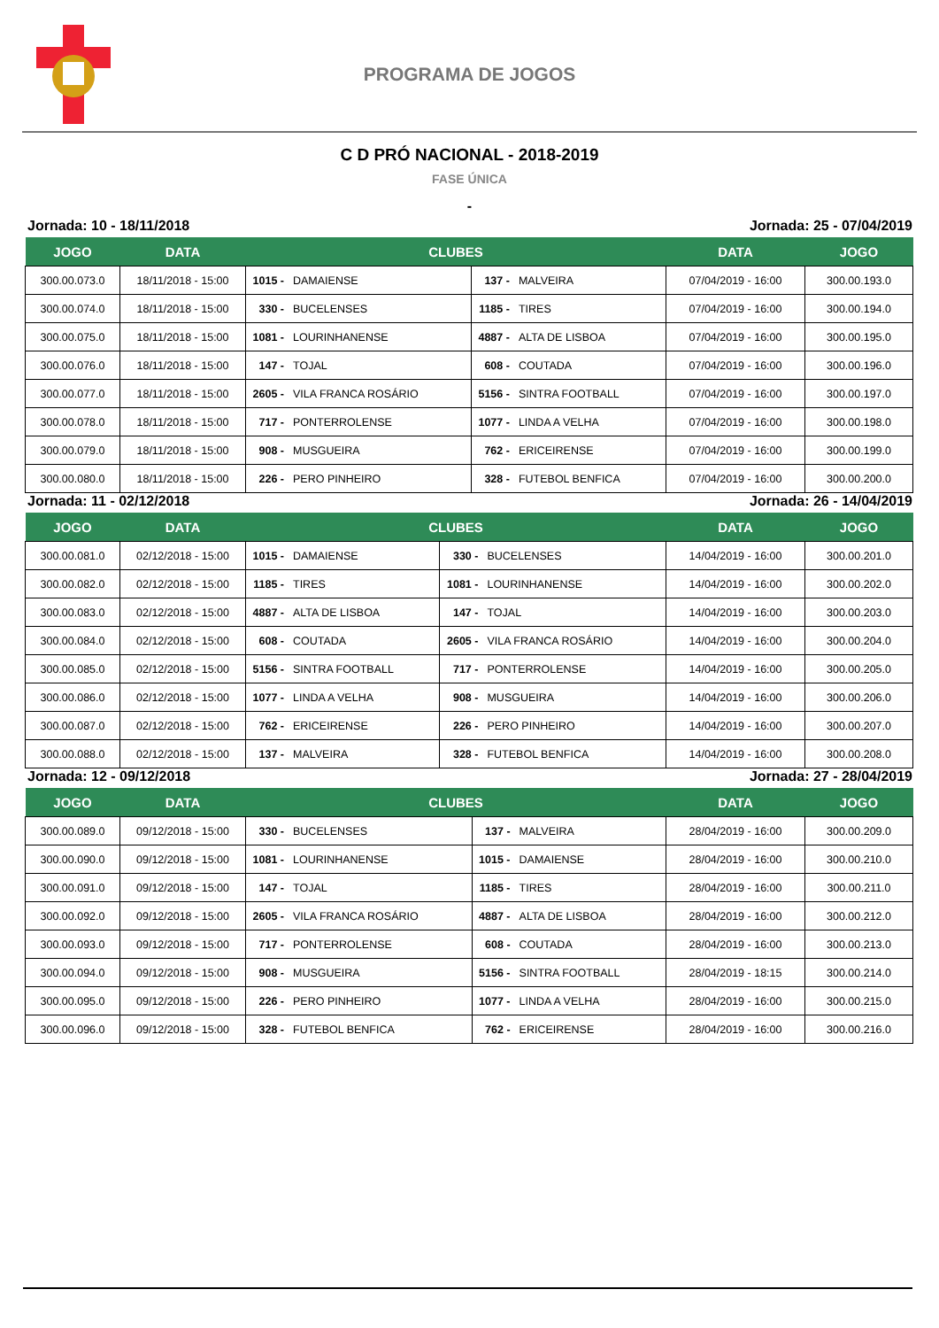PROGRAMA DE JOGOS
C D PRÓ NACIONAL - 2018-2019
FASE ÚNICA
-
Jornada: 10 - 18/11/2018 Jornada: 25 - 07/04/2019
| JOGO | DATA | CLUBES | | DATA | JOGO |
| --- | --- | --- | --- | --- | --- |
| 300.00.073.0 | 18/11/2018 - 15:00 | 1015 - DAMAIENSE | 137 - MALVEIRA | 07/04/2019 - 16:00 | 300.00.193.0 |
| 300.00.074.0 | 18/11/2018 - 15:00 | 330 - BUCELENSES | 1185 - TIRES | 07/04/2019 - 16:00 | 300.00.194.0 |
| 300.00.075.0 | 18/11/2018 - 15:00 | 1081 - LOURINHANENSE | 4887 - ALTA DE LISBOA | 07/04/2019 - 16:00 | 300.00.195.0 |
| 300.00.076.0 | 18/11/2018 - 15:00 | 147 - TOJAL | 608 - COUTADA | 07/04/2019 - 16:00 | 300.00.196.0 |
| 300.00.077.0 | 18/11/2018 - 15:00 | 2605 - VILA FRANCA ROSÁRIO | 5156 - SINTRA FOOTBALL | 07/04/2019 - 16:00 | 300.00.197.0 |
| 300.00.078.0 | 18/11/2018 - 15:00 | 717 - PONTERROLENSE | 1077 - LINDA A VELHA | 07/04/2019 - 16:00 | 300.00.198.0 |
| 300.00.079.0 | 18/11/2018 - 15:00 | 908 - MUSGUEIRA | 762 - ERICEIRENSE | 07/04/2019 - 16:00 | 300.00.199.0 |
| 300.00.080.0 | 18/11/2018 - 15:00 | 226 - PERO PINHEIRO | 328 - FUTEBOL BENFICA | 07/04/2019 - 16:00 | 300.00.200.0 |
Jornada: 11 - 02/12/2018 Jornada: 26 - 14/04/2019
| JOGO | DATA | CLUBES | | DATA | JOGO |
| --- | --- | --- | --- | --- | --- |
| 300.00.081.0 | 02/12/2018 - 15:00 | 1015 - DAMAIENSE | 330 - BUCELENSES | 14/04/2019 - 16:00 | 300.00.201.0 |
| 300.00.082.0 | 02/12/2018 - 15:00 | 1185 - TIRES | 1081 - LOURINHANENSE | 14/04/2019 - 16:00 | 300.00.202.0 |
| 300.00.083.0 | 02/12/2018 - 15:00 | 4887 - ALTA DE LISBOA | 147 - TOJAL | 14/04/2019 - 16:00 | 300.00.203.0 |
| 300.00.084.0 | 02/12/2018 - 15:00 | 608 - COUTADA | 2605 - VILA FRANCA ROSÁRIO | 14/04/2019 - 16:00 | 300.00.204.0 |
| 300.00.085.0 | 02/12/2018 - 15:00 | 5156 - SINTRA FOOTBALL | 717 - PONTERROLENSE | 14/04/2019 - 16:00 | 300.00.205.0 |
| 300.00.086.0 | 02/12/2018 - 15:00 | 1077 - LINDA A VELHA | 908 - MUSGUEIRA | 14/04/2019 - 16:00 | 300.00.206.0 |
| 300.00.087.0 | 02/12/2018 - 15:00 | 762 - ERICEIRENSE | 226 - PERO PINHEIRO | 14/04/2019 - 16:00 | 300.00.207.0 |
| 300.00.088.0 | 02/12/2018 - 15:00 | 137 - MALVEIRA | 328 - FUTEBOL BENFICA | 14/04/2019 - 16:00 | 300.00.208.0 |
Jornada: 12 - 09/12/2018 Jornada: 27 - 28/04/2019
| JOGO | DATA | CLUBES | | DATA | JOGO |
| --- | --- | --- | --- | --- | --- |
| 300.00.089.0 | 09/12/2018 - 15:00 | 330 - BUCELENSES | 137 - MALVEIRA | 28/04/2019 - 16:00 | 300.00.209.0 |
| 300.00.090.0 | 09/12/2018 - 15:00 | 1081 - LOURINHANENSE | 1015 - DAMAIENSE | 28/04/2019 - 16:00 | 300.00.210.0 |
| 300.00.091.0 | 09/12/2018 - 15:00 | 147 - TOJAL | 1185 - TIRES | 28/04/2019 - 16:00 | 300.00.211.0 |
| 300.00.092.0 | 09/12/2018 - 15:00 | 2605 - VILA FRANCA ROSÁRIO | 4887 - ALTA DE LISBOA | 28/04/2019 - 16:00 | 300.00.212.0 |
| 300.00.093.0 | 09/12/2018 - 15:00 | 717 - PONTERROLENSE | 608 - COUTADA | 28/04/2019 - 16:00 | 300.00.213.0 |
| 300.00.094.0 | 09/12/2018 - 15:00 | 908 - MUSGUEIRA | 5156 - SINTRA FOOTBALL | 28/04/2019 - 18:15 | 300.00.214.0 |
| 300.00.095.0 | 09/12/2018 - 15:00 | 226 - PERO PINHEIRO | 1077 - LINDA A VELHA | 28/04/2019 - 16:00 | 300.00.215.0 |
| 300.00.096.0 | 09/12/2018 - 15:00 | 328 - FUTEBOL BENFICA | 762 - ERICEIRENSE | 28/04/2019 - 16:00 | 300.00.216.0 |